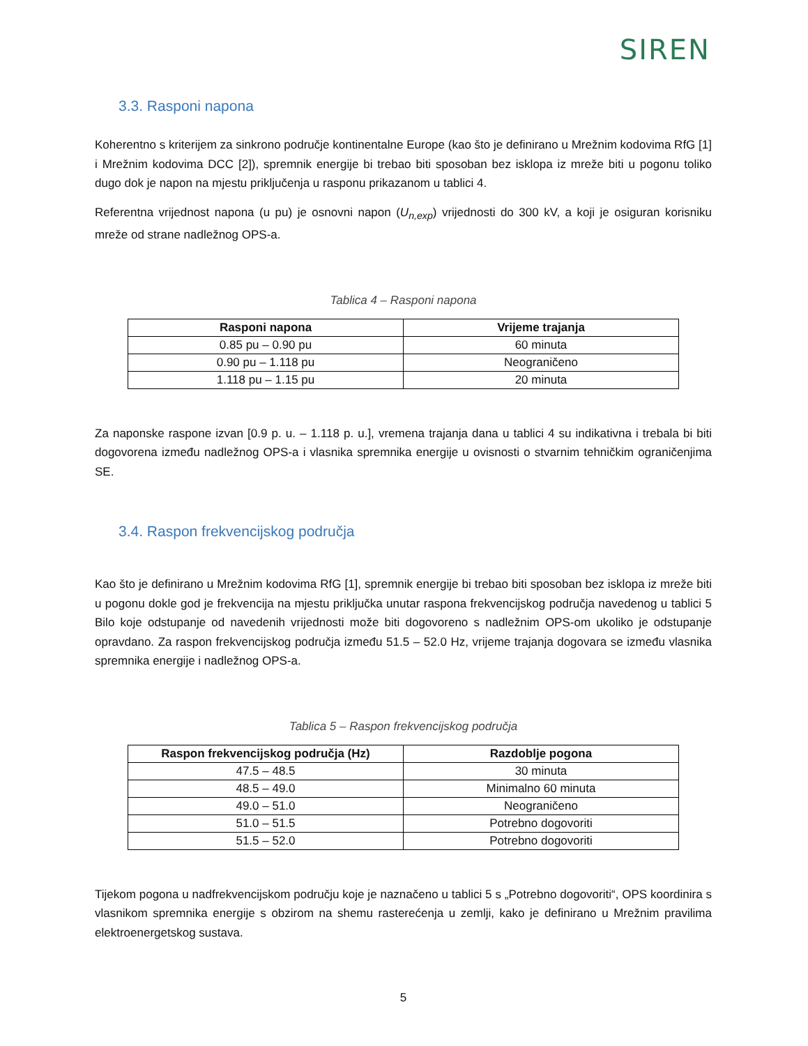SIREN
3.3. Rasponi napona
Koherentno s kriterijem za sinkrono područje kontinentalne Europe (kao što je definirano u Mrežnim kodovima RfG [1] i Mrežnim kodovima DCC [2]), spremnik energije bi trebao biti sposoban bez isklopa iz mreže biti u pogonu toliko dugo dok je napon na mjestu priključenja u rasponu prikazanom u tablici 4.
Referentna vrijednost napona (u pu) je osnovni napon (U<sub>n,exp</sub>) vrijednosti do 300 kV, a koji je osiguran korisniku mreže od strane nadležnog OPS-a.
Tablica 4 – Rasponi napona
| Rasponi napona | Vrijeme trajanja |
| --- | --- |
| 0.85 pu – 0.90 pu | 60 minuta |
| 0.90 pu – 1.118 pu | Neograničeno |
| 1.118 pu – 1.15 pu | 20 minuta |
Za naponske raspone izvan [0.9 p. u. – 1.118 p. u.], vremena trajanja dana u tablici 4 su indikativna i trebala bi biti dogovorena između nadležnog OPS-a i vlasnika spremnika energije u ovisnosti o stvarnim tehničkim ograničenjima SE.
3.4. Raspon frekvencijskog područja
Kao što je definirano u Mrežnim kodovima RfG [1], spremnik energije bi trebao biti sposoban bez isklopa iz mreže biti u pogonu dokle god je frekvencija na mjestu priključka unutar raspona frekvencijskog područja navedenog u tablici 5 Bilo koje odstupanje od navedenih vrijednosti može biti dogovoreno s nadležnim OPS-om ukoliko je odstupanje opravdano. Za raspon frekvencijskog područja između 51.5 – 52.0 Hz, vrijeme trajanja dogovara se između vlasnika spremnika energije i nadležnog OPS-a.
Tablica 5 – Raspon frekvencijskog područja
| Raspon frekvencijskog područja (Hz) | Razdoblje pogona |
| --- | --- |
| 47.5 – 48.5 | 30 minuta |
| 48.5 – 49.0 | Minimalno 60 minuta |
| 49.0 – 51.0 | Neograničeno |
| 51.0 – 51.5 | Potrebno dogovoriti |
| 51.5 – 52.0 | Potrebno dogovoriti |
Tijekom pogona u nadfrekvencijskom području koje je naznačeno u tablici 5 s „Potrebno dogovoriti“, OPS koordinira s vlasnikom spremnika energije s obzirom na shemu rasterećenja u zemlji, kako je definirano u Mrežnim pravilima elektroenergetskog sustava.
5